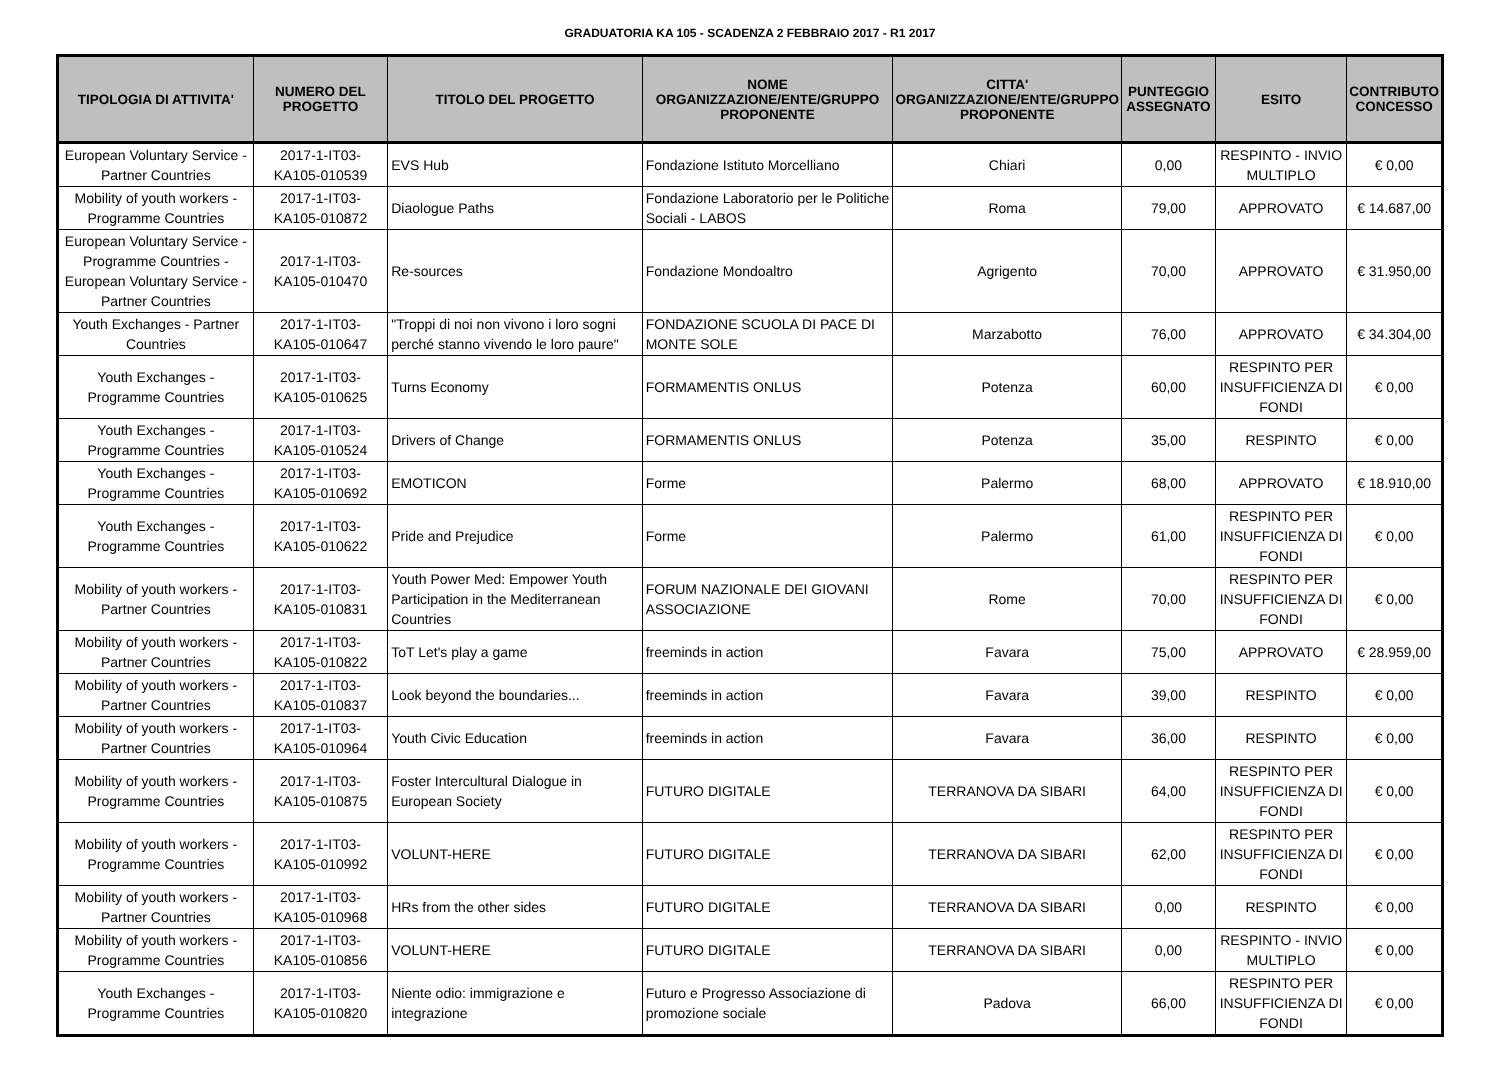GRADUATORIA KA 105 - SCADENZA 2 FEBBRAIO 2017 - R1 2017
| TIPOLOGIA DI ATTIVITA' | NUMERO DEL PROGETTO | TITOLO DEL PROGETTO | NOME ORGANIZZAZIONE/ENTE/GRUPPO PROPONENTE | CITTA' ORGANIZZAZIONE/ENTE/GRUPPO PROPONENTE | PUNTEGGIO ASSEGNATO | ESITO | CONTRIBUTO CONCESSO |
| --- | --- | --- | --- | --- | --- | --- | --- |
| European Voluntary Service - Partner Countries | 2017-1-IT03-KA105-010539 | EVS Hub | Fondazione Istituto Morcelliano | Chiari | 0,00 | RESPINTO - INVIO MULTIPLO | € 0,00 |
| Mobility of youth workers - Programme Countries | 2017-1-IT03-KA105-010872 | Diaologue Paths | Fondazione Laboratorio per le Politiche Sociali - LABOS | Roma | 79,00 | APPROVATO | € 14.687,00 |
| European Voluntary Service - Programme Countries - European Voluntary Service - Partner Countries | 2017-1-IT03-KA105-010470 | Re-sources | Fondazione Mondoaltro | Agrigento | 70,00 | APPROVATO | € 31.950,00 |
| Youth Exchanges - Partner Countries | 2017-1-IT03-KA105-010647 | "Troppi di noi non vivono i loro sogni perché stanno vivendo le loro paure" | FONDAZIONE SCUOLA DI PACE DI MONTE SOLE | Marzabotto | 76,00 | APPROVATO | € 34.304,00 |
| Youth Exchanges - Programme Countries | 2017-1-IT03-KA105-010625 | Turns Economy | FORMAMENTIS ONLUS | Potenza | 60,00 | RESPINTO PER INSUFFICIENZA DI FONDI | € 0,00 |
| Youth Exchanges - Programme Countries | 2017-1-IT03-KA105-010524 | Drivers of Change | FORMAMENTIS ONLUS | Potenza | 35,00 | RESPINTO | € 0,00 |
| Youth Exchanges - Programme Countries | 2017-1-IT03-KA105-010692 | EMOTICON | Forme | Palermo | 68,00 | APPROVATO | € 18.910,00 |
| Youth Exchanges - Programme Countries | 2017-1-IT03-KA105-010622 | Pride and Prejudice | Forme | Palermo | 61,00 | RESPINTO PER INSUFFICIENZA DI FONDI | € 0,00 |
| Mobility of youth workers - Partner Countries | 2017-1-IT03-KA105-010831 | Youth Power Med: Empower Youth Participation in the Mediterranean Countries | FORUM NAZIONALE DEI GIOVANI ASSOCIAZIONE | Rome | 70,00 | RESPINTO PER INSUFFICIENZA DI FONDI | € 0,00 |
| Mobility of youth workers - Partner Countries | 2017-1-IT03-KA105-010822 | ToT Let's play a game | freeminds in action | Favara | 75,00 | APPROVATO | € 28.959,00 |
| Mobility of youth workers - Partner Countries | 2017-1-IT03-KA105-010837 | Look beyond the boundaries... | freeminds in action | Favara | 39,00 | RESPINTO | € 0,00 |
| Mobility of youth workers - Partner Countries | 2017-1-IT03-KA105-010964 | Youth Civic Education | freeminds in action | Favara | 36,00 | RESPINTO | € 0,00 |
| Mobility of youth workers - Programme Countries | 2017-1-IT03-KA105-010875 | Foster Intercultural Dialogue in European Society | FUTURO DIGITALE | TERRANOVA DA SIBARI | 64,00 | RESPINTO PER INSUFFICIENZA DI FONDI | € 0,00 |
| Mobility of youth workers - Programme Countries | 2017-1-IT03-KA105-010992 | VOLUNT-HERE | FUTURO DIGITALE | TERRANOVA DA SIBARI | 62,00 | RESPINTO PER INSUFFICIENZA DI FONDI | € 0,00 |
| Mobility of youth workers - Partner Countries | 2017-1-IT03-KA105-010968 | HRs from the other sides | FUTURO DIGITALE | TERRANOVA DA SIBARI | 0,00 | RESPINTO | € 0,00 |
| Mobility of youth workers - Programme Countries | 2017-1-IT03-KA105-010856 | VOLUNT-HERE | FUTURO DIGITALE | TERRANOVA DA SIBARI | 0,00 | RESPINTO - INVIO MULTIPLO | € 0,00 |
| Youth Exchanges - Programme Countries | 2017-1-IT03-KA105-010820 | Niente odio: immigrazione e integrazione | Futuro e Progresso Associazione di promozione sociale | Padova | 66,00 | RESPINTO PER INSUFFICIENZA DI FONDI | € 0,00 |